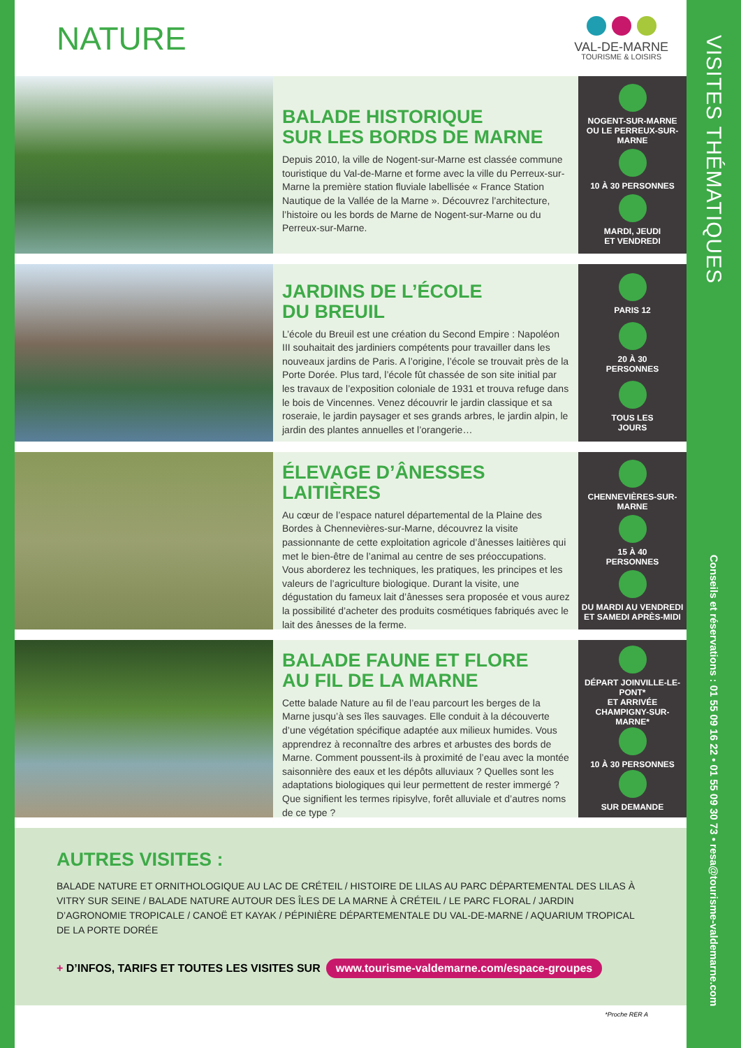NATURE
VAL-DE-MARNE
TOURISME & LOISIRS
BALADE HISTORIQUE
SUR LES BORDS DE MARNE
Depuis 2010, la ville de Nogent-sur-Marne est classée commune touristique du Val-de-Marne et forme avec la ville du Perreux-sur-Marne la première station fluviale labellisée « France Station Nautique de la Vallée de la Marne ». Découvrez l’architecture, l’histoire ou les bords de Marne de Nogent-sur-Marne ou du Perreux-sur-Marne.
NOGENT-SUR-MARNE OU LE PERREUX-SUR-MARNE
10 À 30 PERSONNES
MARDI, JEUDI
ET VENDREDI
JARDINS DE L’ÉCOLE
DU BREUIL
L’école du Breuil est une création du Second Empire : Napoléon III souhaitait des jardiniers compétents pour travailler dans les nouveaux jardins de Paris. A l’origine, l’école se trouvait près de la Porte Dorée. Plus tard, l’école fût chassée de son site initial par les travaux de l’exposition coloniale de 1931 et trouva refuge dans le bois de Vincennes. Venez découvrir le jardin classique et sa roseraie, le jardin paysager et ses grands arbres, le jardin alpin, le jardin des plantes annuelles et l’orangerie…
PARIS 12
20 À 30
PERSONNES
TOUS LES
JOURS
ÉLEVAGE D’ÂNESSES
LAITIÈRES
Au cœur de l’espace naturel départemental de la Plaine des Bordes à Chennevières-sur-Marne, découvrez la visite passionnante de cette exploitation agricole d’ânesses laitières qui met le bien-être de l’animal au centre de ses préoccupations. Vous aborderez les techniques, les pratiques, les principes et les valeurs de l’agriculture biologique. Durant la visite, une dégustation du fameux lait d’ânesses sera proposée et vous aurez la possibilité d’acheter des produits cosmétiques fabriqués avec le lait des ânesses de la ferme.
CHENNEVIÈRES-SUR-MARNE
15 À 40
PERSONNES
DU MARDI AU VENDREDI
ET SAMEDI APRÈS-MIDI
BALADE FAUNE ET FLORE
AU FIL DE LA MARNE
Cette balade Nature au fil de l’eau parcourt les berges de la Marne jusqu’à ses îles sauvages. Elle conduit à la découverte d’une végétation spécifique adaptée aux milieux humides. Vous apprendrez à reconnaître des arbres et arbustes des bords de Marne. Comment poussent-ils à proximité de l’eau avec la montée saisonnière des eaux et les dépôts alluviaux ? Quelles sont les adaptations biologiques qui leur permettent de rester immergé ? Que signifient les termes ripisylve, forêt alluviale et d’autres noms de ce type ?
DÉPART JOINVILLE-LE-PONT*
ET ARRIVÉE
CHAMPIGNY-SUR-MARNE*
10 À 30 PERSONNES
SUR DEMANDE
AUTRES VISITES :
BALADE NATURE ET ORNITHOLOGIQUE AU LAC DE CRÉTEIL / HISTOIRE DE LILAS AU PARC DÉPARTEMENTAL DES LILAS À VITRY SUR SEINE / BALADE NATURE AUTOUR DES ÎLES DE LA MARNE À CRÉTEIL / LE PARC FLORAL / JARDIN D’AGRONOMIE TROPICALE / CANOË ET KAYAK / PÉPINIÈRE DÉPARTEMENTALE DU VAL-DE-MARNE / AQUARIUM TROPICAL DE LA PORTE DORÉE
+ D’INFOS, TARIFS ET TOUTES LES VISITES SUR www.tourisme-valdemarne.com/espace-groupes
*Proche RER A
VISITES THÉMATIQUES
Conseils et réservations : 01 55 09 16 22 • 01 55 09 30 73 • resa@tourisme-valdemarne.com